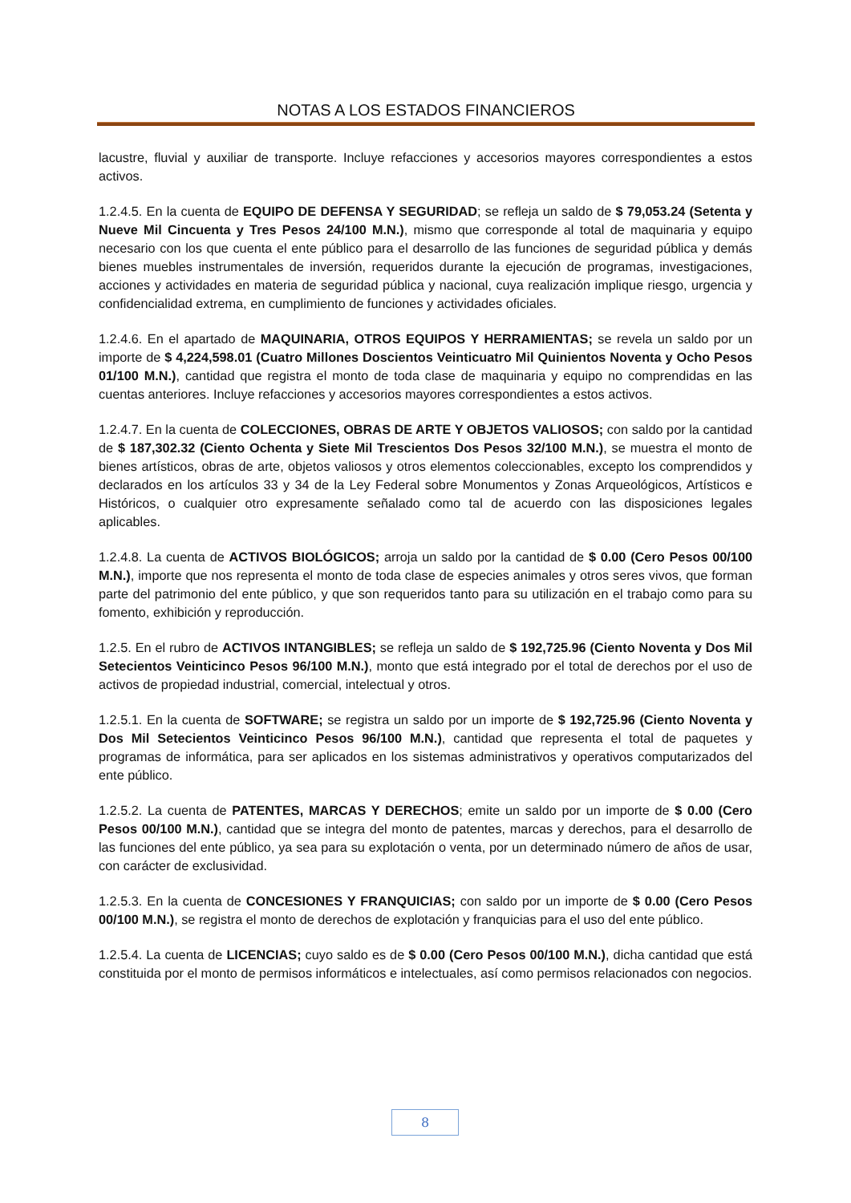NOTAS A LOS ESTADOS FINANCIEROS
lacustre, fluvial y auxiliar de transporte. Incluye refacciones y accesorios mayores correspondientes a estos activos.
1.2.4.5. En la cuenta de EQUIPO DE DEFENSA Y SEGURIDAD; se refleja un saldo de $ 79,053.24 (Setenta y Nueve Mil Cincuenta y Tres Pesos 24/100 M.N.), mismo que corresponde al total de maquinaria y equipo necesario con los que cuenta el ente público para el desarrollo de las funciones de seguridad pública y demás bienes muebles instrumentales de inversión, requeridos durante la ejecución de programas, investigaciones, acciones y actividades en materia de seguridad pública y nacional, cuya realización implique riesgo, urgencia y confidencialidad extrema, en cumplimiento de funciones y actividades oficiales.
1.2.4.6. En el apartado de MAQUINARIA, OTROS EQUIPOS Y HERRAMIENTAS; se revela un saldo por un importe de $ 4,224,598.01 (Cuatro Millones Doscientos Veinticuatro Mil Quinientos Noventa y Ocho Pesos 01/100 M.N.), cantidad que registra el monto de toda clase de maquinaria y equipo no comprendidas en las cuentas anteriores. Incluye refacciones y accesorios mayores correspondientes a estos activos.
1.2.4.7. En la cuenta de COLECCIONES, OBRAS DE ARTE Y OBJETOS VALIOSOS; con saldo por la cantidad de $ 187,302.32 (Ciento Ochenta y Siete Mil Trescientos Dos Pesos 32/100 M.N.), se muestra el monto de bienes artísticos, obras de arte, objetos valiosos y otros elementos coleccionables, excepto los comprendidos y declarados en los artículos 33 y 34 de la Ley Federal sobre Monumentos y Zonas Arqueológicos, Artísticos e Históricos, o cualquier otro expresamente señalado como tal de acuerdo con las disposiciones legales aplicables.
1.2.4.8. La cuenta de ACTIVOS BIOLÓGICOS; arroja un saldo por la cantidad de $ 0.00 (Cero Pesos 00/100 M.N.), importe que nos representa el monto de toda clase de especies animales y otros seres vivos, que forman parte del patrimonio del ente público, y que son requeridos tanto para su utilización en el trabajo como para su fomento, exhibición y reproducción.
1.2.5. En el rubro de ACTIVOS INTANGIBLES; se refleja un saldo de $ 192,725.96 (Ciento Noventa y Dos Mil Setecientos Veinticinco Pesos 96/100 M.N.), monto que está integrado por el total de derechos por el uso de activos de propiedad industrial, comercial, intelectual y otros.
1.2.5.1. En la cuenta de SOFTWARE; se registra un saldo por un importe de $ 192,725.96 (Ciento Noventa y Dos Mil Setecientos Veinticinco Pesos 96/100 M.N.), cantidad que representa el total de paquetes y programas de informática, para ser aplicados en los sistemas administrativos y operativos computarizados del ente público.
1.2.5.2. La cuenta de PATENTES, MARCAS Y DERECHOS; emite un saldo por un importe de $ 0.00 (Cero Pesos 00/100 M.N.), cantidad que se integra del monto de patentes, marcas y derechos, para el desarrollo de las funciones del ente público, ya sea para su explotación o venta, por un determinado número de años de usar, con carácter de exclusividad.
1.2.5.3. En la cuenta de CONCESIONES Y FRANQUICIAS; con saldo por un importe de $ 0.00 (Cero Pesos 00/100 M.N.), se registra el monto de derechos de explotación y franquicias para el uso del ente público.
1.2.5.4. La cuenta de LICENCIAS; cuyo saldo es de $ 0.00 (Cero Pesos 00/100 M.N.), dicha cantidad que está constituida por el monto de permisos informáticos e intelectuales, así como permisos relacionados con negocios.
8